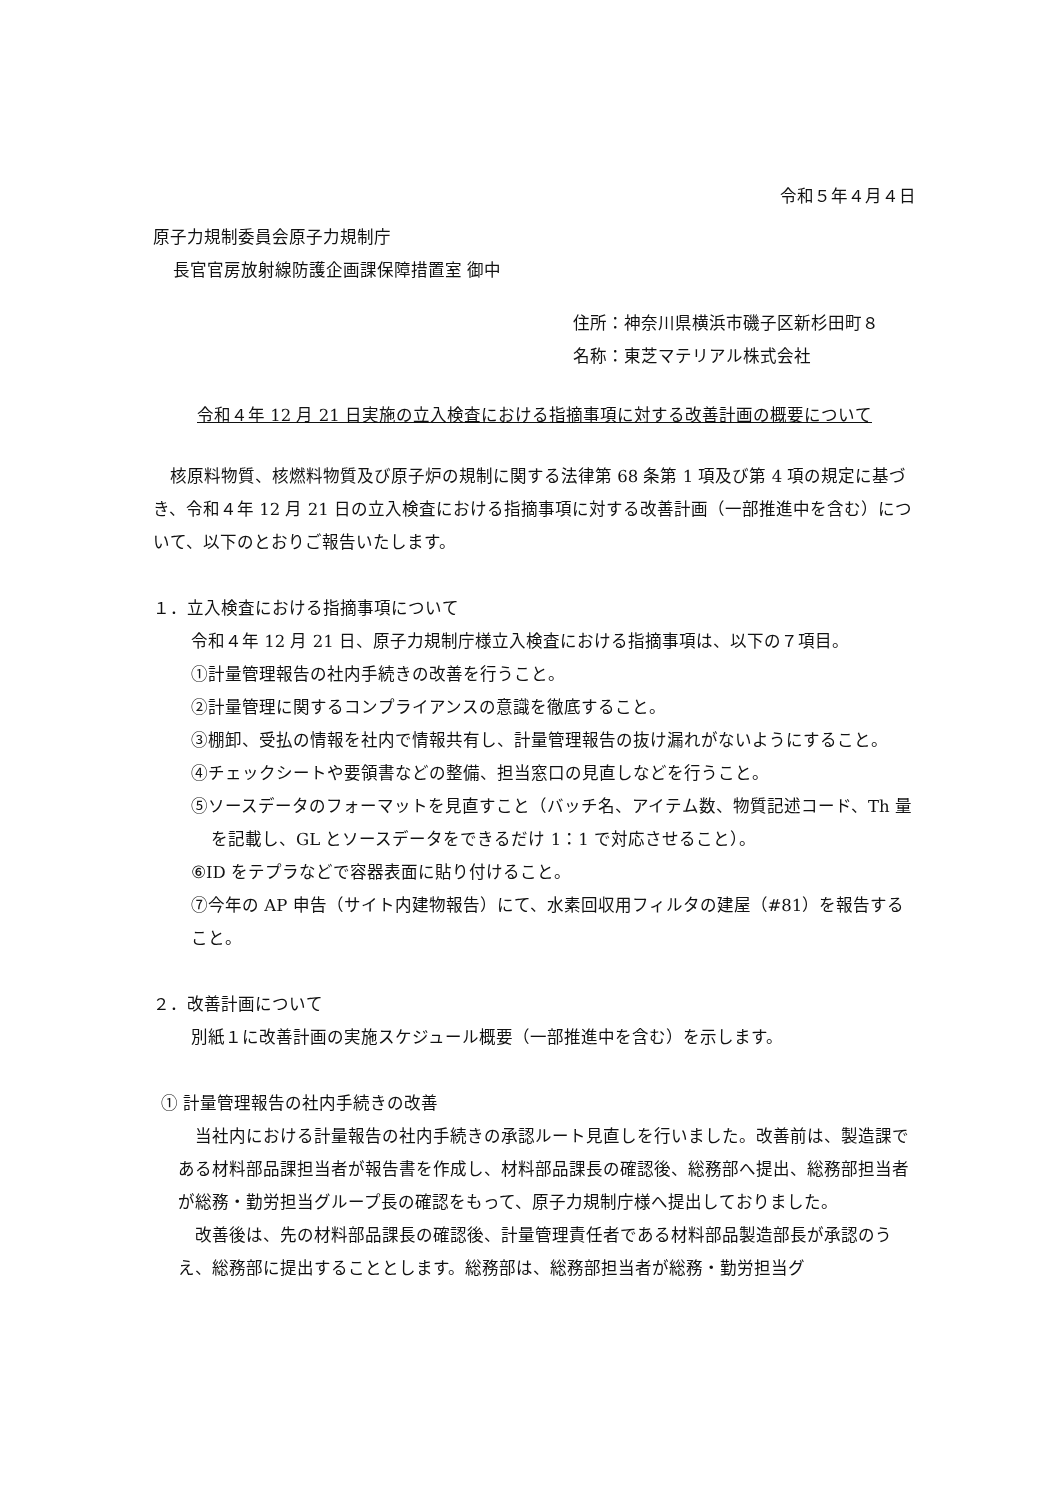令和５年４月４日
原子力規制委員会原子力規制庁
長官官房放射線防護企画課保障措置室 御中
住所：神奈川県横浜市磯子区新杉田町８
名称：東芝マテリアル株式会社
令和４年 12 月 21 日実施の立入検査における指摘事項に対する改善計画の概要について
　核原料物質、核燃料物質及び原子炉の規制に関する法律第 68 条第 1 項及び第 4 項の規定に基づき、令和４年 12 月 21 日の立入検査における指摘事項に対する改善計画（一部推進中を含む）について、以下のとおりご報告いたします。
１．立入検査における指摘事項について
令和４年 12 月 21 日、原子力規制庁様立入検査における指摘事項は、以下の７項目。
①計量管理報告の社内手続きの改善を行うこと。
②計量管理に関するコンプライアンスの意識を徹底すること。
③棚卸、受払の情報を社内で情報共有し、計量管理報告の抜け漏れがないようにすること。
④チェックシートや要領書などの整備、担当窓口の見直しなどを行うこと。
⑤ソースデータのフォーマットを見直すこと（バッチ名、アイテム数、物質記述コード、Th 量を記載し、GL とソースデータをできるだけ 1：1 で対応させること）。
⑥ID をテプラなどで容器表面に貼り付けること。
⑦今年の AP 申告（サイト内建物報告）にて、水素回収用フィルタの建屋（#81）を報告すること。
２．改善計画について
別紙１に改善計画の実施スケジュール概要（一部推進中を含む）を示します。
① 計量管理報告の社内手続きの改善
　当社内における計量報告の社内手続きの承認ルート見直しを行いました。改善前は、製造課である材料部品課担当者が報告書を作成し、材料部品課長の確認後、総務部へ提出、総務部担当者が総務・勤労担当グループ長の確認をもって、原子力規制庁様へ提出しておりました。
　改善後は、先の材料部品課長の確認後、計量管理責任者である材料部品製造部長が承認のうえ、総務部に提出することとします。総務部は、総務部担当者が総務・勤労担当グ